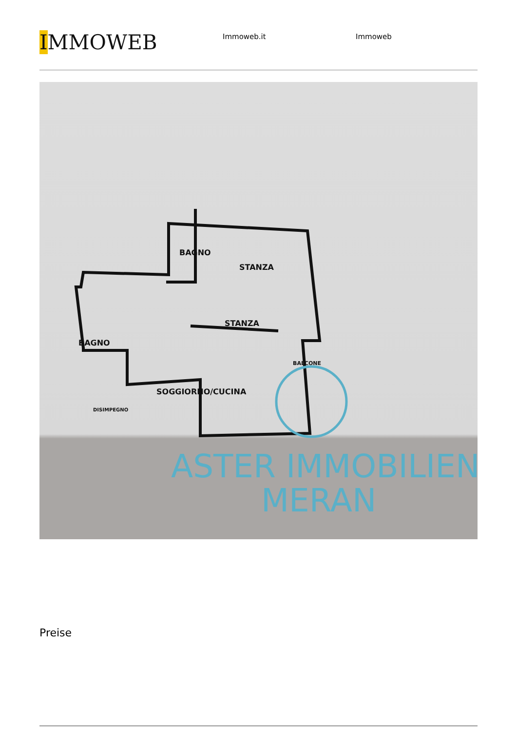IMMOWEB
Immoweb.it Immoweb
BAGNO
STANZA
STANZA
BAGNO
SOGGIORNO/CUCINA
BALCONE
DISIMPEGNO
ASTER IMMOBILIEN
MERAN
Preise